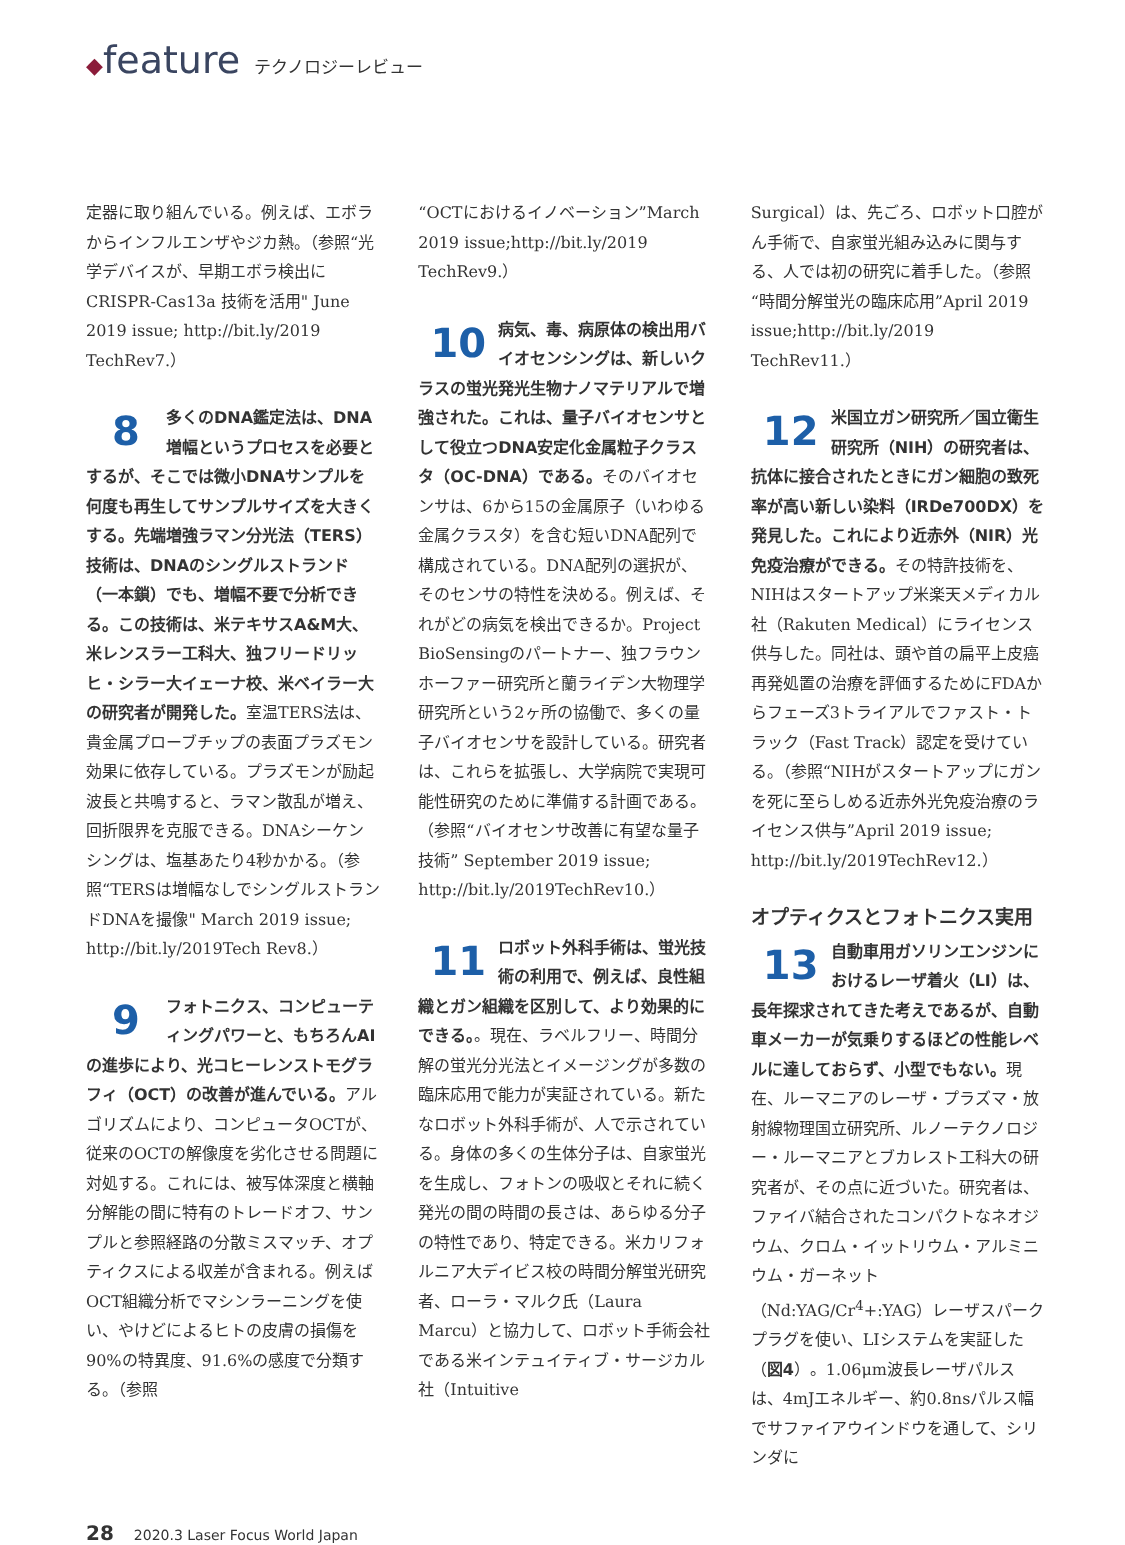◆feature テクノロジーレビュー
定器に取り組んでいる。例えば、エボラからインフルエンザやジカ熱。（参照“光学デバイスが、早期エボラ検出にCRISPR-Cas13a 技術を活用" June 2019 issue; http://bit.ly/2019 TechRev7.）
8 多くのDNA鑑定法は、DNA増幅というプロセスを必要とするが、そこでは微小DNAサンプルを何度も再生してサンプルサイズを大きくする。先端増強ラマン分光法（TERS）技術は、DNAのシングルストランド（一本鎖）でも、増幅不要で分析できる。この技術は、米テキサスA&M大、米レンスラー工科大、独フリードリッヒ・シラー大イェーナ校、米ベイラー大の研究者が開発した。室温TERS法は、貴金属プローブチップの表面プラズモン効果に依存している。プラズモンが励起波長と共鳴すると、ラマン散乱が増え、回折限界を克服できる。DNAシーケンシングは、塩基あたり4秒かかる。（参照“TERSは増幅なしでシングルストランドDNAを撮像" March 2019 issue; http://bit.ly/2019Tech Rev8.）
9 フォトニクス、コンピューティングパワーと、もちろんAIの進歩により、光コヒーレンストモグラフィ（OCT）の改善が進んでいる。アルゴリズムにより、コンピュータOCTが、従来のOCTの解像度を劣化させる問題に対処する。これには、被写体深度と横軸分解能の間に特有のトレードオフ、サンプルと参照経路の分散ミスマッチ、オプティクスによる収差が含まれる。例えばOCT組織分析でマシンラーニングを使い、やけどによるヒトの皮膚の損傷を90%の特異度、91.6%の感度で分類する。（参照
“OCTにおけるイノベーション”March 2019 issue;http://bit.ly/2019 TechRev9.）
10 病気、毒、病原体の検出用バイオセンシングは、新しいクラスの蛍光発光生物ナノマテリアルで増強された。これは、量子バイオセンサとして役立つDNA安定化金属粒子クラスタ（OC-DNA）である。そのバイオセンサは、6から15の金属原子（いわゆる金属クラスタ）を含む短いDNA配列で構成されている。DNA配列の選択が、そのセンサの特性を決める。例えば、それがどの病気を検出できるか。Project BioSensingのパートナー、独フラウンホーファー研究所と蘭ライデン大物理学研究所という2ヶ所の協働で、多くの量子バイオセンサを設計している。研究者は、これらを拡張し、大学病院で実現可能性研究のために準備する計画である。（参照“バイオセンサ改善に有望な量子技術” September 2019 issue; http://bit.ly/2019TechRev10.）
11 ロボット外科手術は、蛍光技術の利用で、例えば、良性組織とガン組織を区別して、より効果的にできる。。現在、ラベルフリー、時間分解の蛍光分光法とイメージングが多数の臨床応用で能力が実証されている。新たなロボット外科手術が、人で示されている。身体の多くの生体分子は、自家蛍光を生成し、フォトンの吸収とそれに続く発光の間の時間の長さは、あらゆる分子の特性であり、特定できる。米カリフォルニア大デイビス校の時間分解蛍光研究者、ローラ・マルク氏（Laura Marcu）と協力して、ロボット手術会社である米インテュイティブ・サージカル社（Intuitive
Surgical）は、先ごろ、ロボット口腔がん手術で、自家蛍光組み込みに関与する、人では初の研究に着手した。（参照“時間分解蛍光の臨床応用”April 2019 issue;http://bit.ly/2019 TechRev11.）
12 米国立ガン研究所／国立衛生研究所（NIH）の研究者は、抗体に接合されたときにガン細胞の致死率が高い新しい染料（IRDe700DX）を発見した。これにより近赤外（NIR）光免疫治療ができる。その特許技術を、NIHはスタートアップ米楽天メディカル社（Rakuten Medical）にライセンス供与した。同社は、頭や首の扁平上皮癌再発処置の治療を評価するためにFDAからフェーズ3トライアルでファスト・トラック（Fast Track）認定を受けている。（参照“NIHがスタートアップにガンを死に至らしめる近赤外光免疫治療のライセンス供与”April 2019 issue; http://bit.ly/2019TechRev12.）
オプティクスとフォトニクス実用
13 自動車用ガソリンエンジンにおけるレーザ着火（LI）は、長年探求されてきた考えであるが、自動車メーカーが気乗りするほどの性能レベルに達しておらず、小型でもない。現在、ルーマニアのレーザ・プラズマ・放射線物理国立研究所、ルノーテクノロジー・ルーマニアとブカレスト工科大の研究者が、その点に近づいた。研究者は、ファイバ結合されたコンパクトなネオジウム、クロム・イットリウム・アルミニウム・ガーネット（Nd:YAG/Cr<sup>4</sup>+:YAG）レーザスパークプラグを使い、LIシステムを実証した（図4）。1.06μm波長レーザパルスは、4mJエネルギー、約0.8nsパルス幅でサファイアウインドウを通して、シリンダに
28 2020.3 Laser Focus World Japan